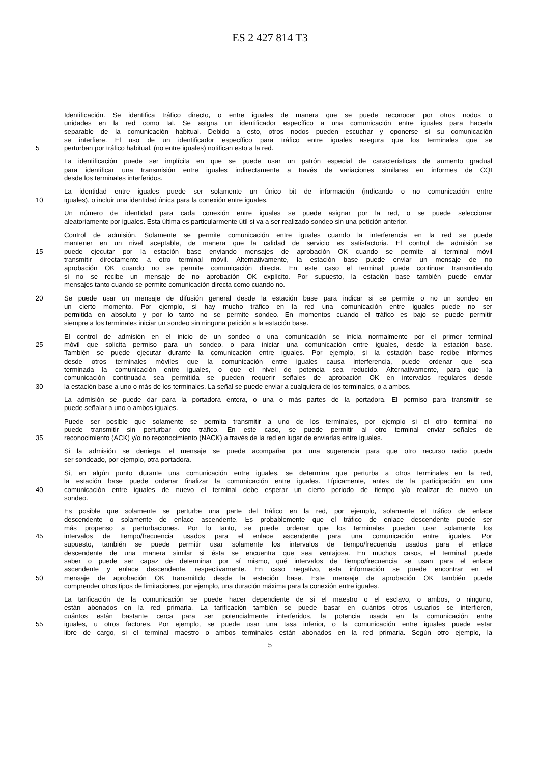ES 2 427 814 T3
Identificación. Se identifica tráfico directo, o entre iguales de manera que se puede reconocer por otros nodos o
unidades en la red como tal. Se asigna un identificador específico a una comunicación entre iguales para hacerla
separable de la comunicación habitual. Debido a esto, otros nodos pueden escuchar y oponerse si su comunicación
se interfiere. El uso de un identificador específico para tráfico entre iguales asegura que los terminales que se
5 perturban por tráfico habitual, (no entre iguales) notifican esto a la red.
La identificación puede ser implícita en que se puede usar un patrón especial de características de aumento gradual
para identificar una transmisión entre iguales indirectamente a través de variaciones similares en informes de CQI
desde los terminales interferidos.
La identidad entre iguales puede ser solamente un único bit de información (indicando o no comunicación entre
10 iguales), o incluir una identidad única para la conexión entre iguales.
Un número de identidad para cada conexión entre iguales se puede asignar por la red, o se puede seleccionar
aleatoriamente por iguales. Esta última es particularmente útil si va a ser realizado sondeo sin una petición anterior.
Control de admisión. Solamente se permite comunicación entre iguales cuando la interferencia en la red se puede
mantener en un nivel aceptable, de manera que la calidad de servicio es satisfactoria. El control de admisión se
15 puede ejecutar por la estación base enviando mensajes de aprobación OK cuando se permite al terminal móvil
transmitir directamente a otro terminal móvil. Alternativamente, la estación base puede enviar un mensaje de no
aprobación OK cuando no se permite comunicación directa. En este caso el terminal puede continuar transmitiendo
si no se recibe un mensaje de no aprobación OK explícito. Por supuesto, la estación base también puede enviar
mensajes tanto cuando se permite comunicación directa como cuando no.
20 Se puede usar un mensaje de difusión general desde la estación base para indicar si se permite o no un sondeo en
un cierto momento. Por ejemplo, si hay mucho tráfico en la red una comunicación entre iguales puede no ser
permitida en absoluto y por lo tanto no se permite sondeo. En momentos cuando el tráfico es bajo se puede permitir
siempre a los terminales iniciar un sondeo sin ninguna petición a la estación base.
El control de admisión en el inicio de un sondeo o una comunicación se inicia normalmente por el primer terminal
25 móvil que solicita permiso para un sondeo, o para iniciar una comunicación entre iguales, desde la estación base.
También se puede ejecutar durante la comunicación entre iguales. Por ejemplo, si la estación base recibe informes
desde otros terminales móviles que la comunicación entre iguales causa interferencia, puede ordenar que sea
terminada la comunicación entre iguales, o que el nivel de potencia sea reducido. Alternativamente, para que la
comunicación continuada sea permitida se pueden requerir señales de aprobación OK en intervalos regulares desde
30 la estación base a uno o más de los terminales. La señal se puede enviar a cualquiera de los terminales, o a ambos.
La admisión se puede dar para la portadora entera, o una o más partes de la portadora. El permiso para transmitir se
puede señalar a uno o ambos iguales.
Puede ser posible que solamente se permita transmitir a uno de los terminales, por ejemplo si el otro terminal no
puede transmitir sin perturbar otro tráfico. En este caso, se puede permitir al otro terminal enviar señales de
35 reconocimiento (ACK) y/o no reconocimiento (NACK) a través de la red en lugar de enviarlas entre iguales.
Si la admisión se deniega, el mensaje se puede acompañar por una sugerencia para que otro recurso radio pueda
ser sondeado, por ejemplo, otra portadora.
Si, en algún punto durante una comunicación entre iguales, se determina que perturba a otros terminales en la red,
la estación base puede ordenar finalizar la comunicación entre iguales. Típicamente, antes de la participación en una
40 comunicación entre iguales de nuevo el terminal debe esperar un cierto periodo de tiempo y/o realizar de nuevo un
sondeo.
Es posible que solamente se perturbe una parte del tráfico en la red, por ejemplo, solamente el tráfico de enlace
descendente o solamente de enlace ascendente. Es probablemente que el tráfico de enlace descendente puede ser
más propenso a perturbaciones. Por lo tanto, se puede ordenar que los terminales puedan usar solamente los
45 intervalos de tiempo/frecuencia usados para el enlace ascendente para una comunicación entre iguales. Por
supuesto, también se puede permitir usar solamente los intervalos de tiempo/frecuencia usados para el enlace
descendente de una manera similar si ésta se encuentra que sea ventajosa. En muchos casos, el terminal puede
saber o puede ser capaz de determinar por sí mismo, qué intervalos de tiempo/frecuencia se usan para el enlace
ascendente y enlace descendente, respectivamente. En caso negativo, esta información se puede encontrar en el
50 mensaje de aprobación OK transmitido desde la estación base. Este mensaje de aprobación OK también puede
comprender otros tipos de limitaciones, por ejemplo, una duración máxima para la conexión entre iguales.
La tarificación de la comunicación se puede hacer dependiente de si el maestro o el esclavo, o ambos, o ninguno,
están abonados en la red primaria. La tarificación también se puede basar en cuántos otros usuarios se interfieren,
cuántos están bastante cerca para ser potencialmente interferidos, la potencia usada en la comunicación entre
55 iguales, u otros factores. Por ejemplo, se puede usar una tasa inferior, o la comunicación entre iguales puede estar
libre de cargo, si el terminal maestro o ambos terminales están abonados en la red primaria. Según otro ejemplo, la
5